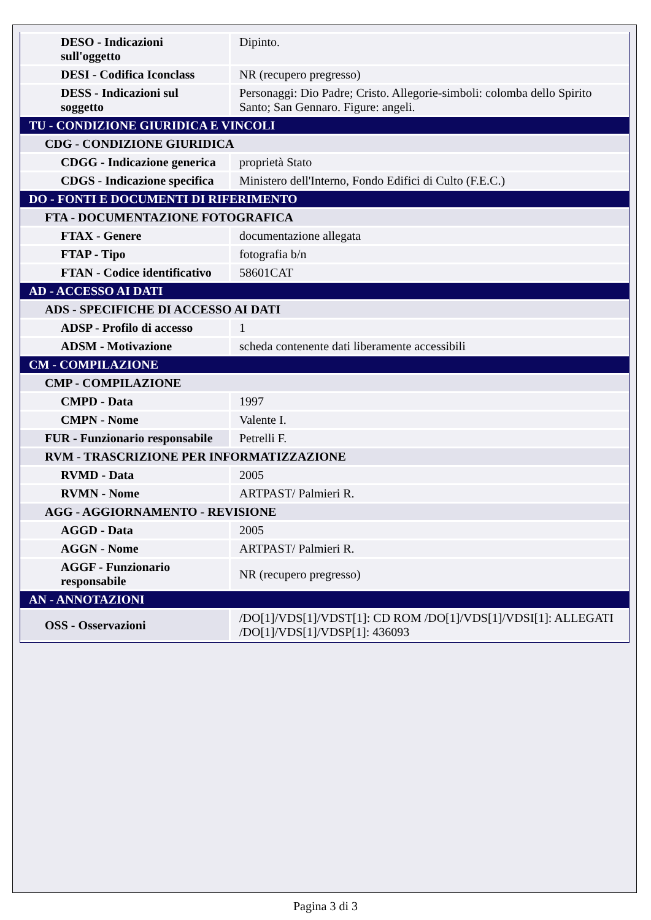| DESO - Indicazioni sull'oggetto | Dipinto. |
| DESI - Codifica Iconclass | NR (recupero pregresso) |
| DESS - Indicazioni sul soggetto | Personaggi: Dio Padre; Cristo. Allegorie-simboli: colomba dello Spirito Santo; San Gennaro. Figure: angeli. |
| TU - CONDIZIONE GIURIDICA E VINCOLI | |
| CDG - CONDIZIONE GIURIDICA | |
| CDGG - Indicazione generica | proprietà Stato |
| CDGS - Indicazione specifica | Ministero dell'Interno, Fondo Edifici di Culto (F.E.C.) |
| DO - FONTI E DOCUMENTI DI RIFERIMENTO | |
| FTA - DOCUMENTAZIONE FOTOGRAFICA | |
| FTAX - Genere | documentazione allegata |
| FTAP - Tipo | fotografia b/n |
| FTAN - Codice identificativo | 58601CAT |
| AD - ACCESSO AI DATI | |
| ADS - SPECIFICHE DI ACCESSO AI DATI | |
| ADSP - Profilo di accesso | 1 |
| ADSM - Motivazione | scheda contenente dati liberamente accessibili |
| CM - COMPILAZIONE | |
| CMP - COMPILAZIONE | |
| CMPD - Data | 1997 |
| CMPN - Nome | Valente I. |
| FUR - Funzionario responsabile | Petrelli F. |
| RVM - TRASCRIZIONE PER INFORMATIZZAZIONE | |
| RVMD - Data | 2005 |
| RVMN - Nome | ARTPAST/ Palmieri R. |
| AGG - AGGIORNAMENTO - REVISIONE | |
| AGGD - Data | 2005 |
| AGGN - Nome | ARTPAST/ Palmieri R. |
| AGGF - Funzionario responsabile | NR (recupero pregresso) |
| AN - ANNOTAZIONI | |
| OSS - Osservazioni | /DO[1]/VDS[1]/VDST[1]: CD ROM /DO[1]/VDS[1]/VDSI[1]: ALLEGATI /DO[1]/VDS[1]/VDSP[1]: 436093 |
Pagina 3 di 3